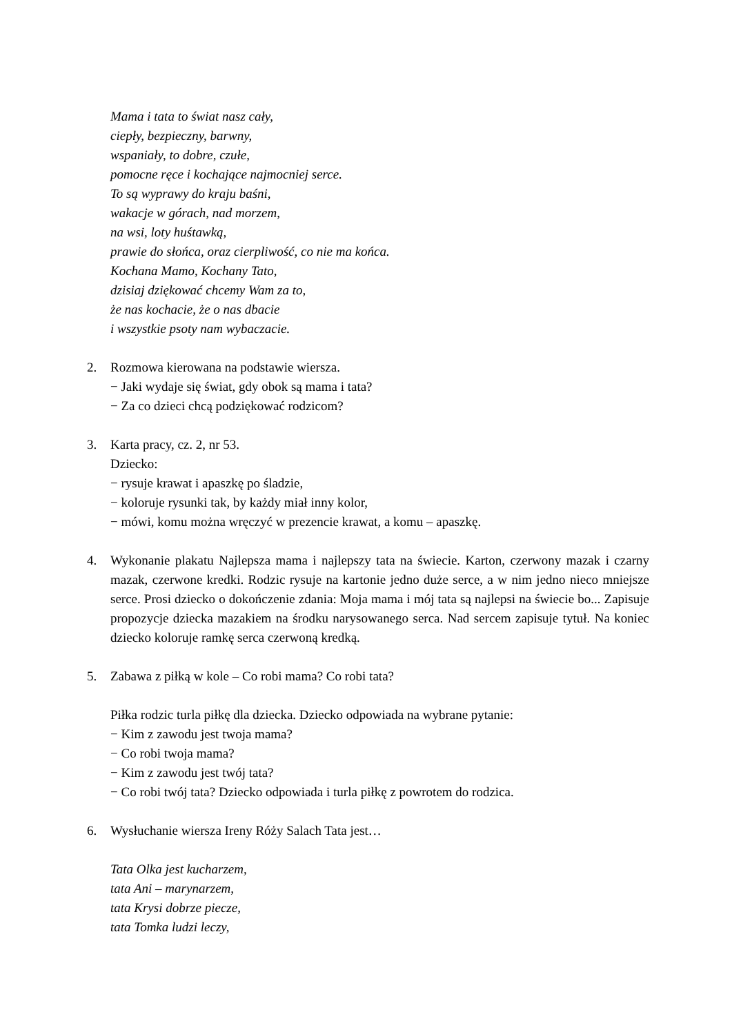Mama i tata to świat nasz cały,
ciepły, bezpieczny, barwny,
wspaniały, to dobre, czułe,
pomocne ręce i kochające najmocniej serce.
To są wyprawy do kraju baśni,
wakacje w górach, nad morzem,
na wsi, loty huśtawką,
prawie do słońca, oraz cierpliwość, co nie ma końca.
Kochana Mamo, Kochany Tato,
dzisiaj dziękować chcemy Wam za to,
że nas kochacie, że o nas dbacie
i wszystkie psoty nam wybaczacie.
2. Rozmowa kierowana na podstawie wiersza.
− Jaki wydaje się świat, gdy obok są mama i tata?
− Za co dzieci chcą podziękować rodzicom?
3. Karta pracy, cz. 2, nr 53.
Dziecko:
− rysuje krawat i apaszkę po śladzie,
− koloruje rysunki tak, by każdy miał inny kolor,
− mówi, komu można wręczyć w prezencie krawat, a komu – apaszkę.
4. Wykonanie plakatu Najlepsza mama i najlepszy tata na świecie. Karton, czerwony mazak i czarny mazak, czerwone kredki. Rodzic rysuje na kartonie jedno duże serce, a w nim jedno nieco mniejsze serce. Prosi dziecko o dokończenie zdania: Moja mama i mój tata są najlepsi na świecie bo... Zapisuje propozycje dziecka mazakiem na środku narysowanego serca. Nad sercem zapisuje tytuł. Na koniec dziecko koloruje ramkę serca czerwoną kredką.
5. Zabawa z piłką w kole – Co robi mama? Co robi tata?
Piłka rodzic turla piłkę dla dziecka. Dziecko odpowiada na wybrane pytanie:
− Kim z zawodu jest twoja mama?
− Co robi twoja mama?
− Kim z zawodu jest twój tata?
− Co robi twój tata? Dziecko odpowiada i turla piłkę z powrotem do rodzica.
6. Wysłuchanie wiersza Ireny Róży Salach Tata jest…
Tata Olka jest kucharzem,
tata Ani – marynarzem,
tata Krysi dobrze piecze,
tata Tomka ludzi leczy,